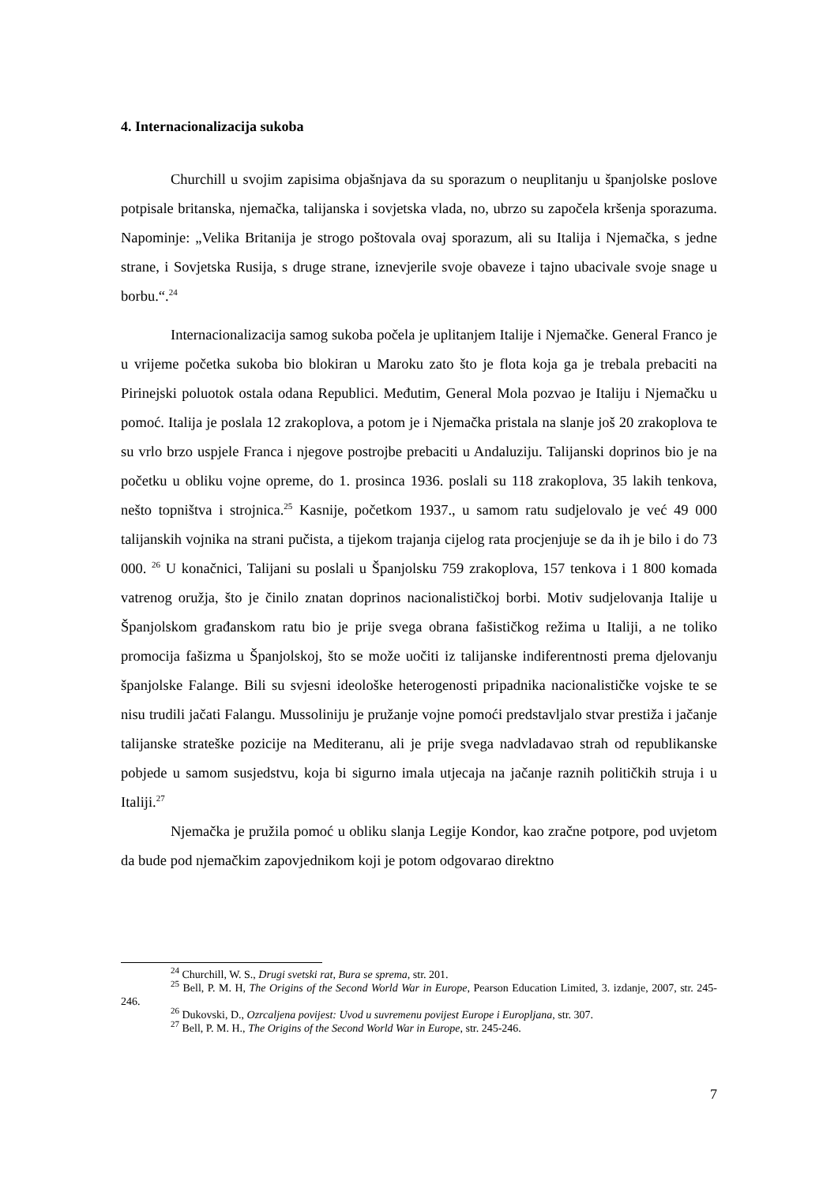4. Internacionalizacija sukoba
Churchill u svojim zapisima objašnjava da su sporazum o neuplitanju u španjolske poslove potpisale britanska, njemačka, talijanska i sovjetska vlada, no, ubrzo su započela kršenja sporazuma. Napominje: „Velika Britanija je strogo poštovala ovaj sporazum, ali su Italija i Njemačka, s jedne strane, i Sovjetska Rusija, s druge strane, iznevjerile svoje obaveze i tajno ubacivale svoje snage u borbu.“.<sup>24</sup>
Internacionalizacija samog sukoba počela je uplitanjem Italije i Njemačke. General Franco je u vrijeme početka sukoba bio blokiran u Maroku zato što je flota koja ga je trebala prebaciti na Pirinejski poluotok ostala odana Republici. Međutim, General Mola pozvao je Italiju i Njemačku u pomoć. Italija je poslala 12 zrakoplova, a potom je i Njemačka pristala na slanje još 20 zrakoplova te su vrlo brzo uspjele Franca i njegove postrojbe prebaciti u Andaluziju. Talijanski doprinos bio je na početku u obliku vojne opreme, do 1. prosinca 1936. poslali su 118 zrakoplova, 35 lakih tenkova, nešto topništva i strojnica.<sup>25</sup> Kasnije, početkom 1937., u samom ratu sudjelovalo je već 49 000 talijanskih vojnika na strani pučista, a tijekom trajanja cijelog rata procjenjuje se da ih je bilo i do 73 000. <sup>26</sup> U konačnici, Talijani su poslali u Španjolsku 759 zrakoplova, 157 tenkova i 1 800 komada vatrenog oružja, što je činilo znatan doprinos nacionalističkoj borbi. Motiv sudjelovanja Italije u Španjolskom građanskom ratu bio je prije svega obrana fašističkog režima u Italiji, a ne toliko promocija fašizma u Španjolskoj, što se može uočiti iz talijanske indiferentnosti prema djelovanju španjolske Falange. Bili su svjesni ideološke heterogenosti pripadnika nacionalističke vojske te se nisu trudili jačati Falangu. Mussoliniju je pružanje vojne pomoći predstavljalo stvar prestiža i jačanje talijanske strateške pozicije na Mediteranu, ali je prije svega nadvladavao strah od republikanske pobjede u samom susjedstvu, koja bi sigurno imala utjecaja na jačanje raznih političkih struja i u Italiji.<sup>27</sup>
Njemačka je pružila pomoć u obliku slanja Legije Kondor, kao zračne potpore, pod uvjetom da bude pod njemačkim zapovjednikom koji je potom odgovarao direktno
<sup>24</sup> Churchill, W. S., Drugi svetski rat, Bura se sprema, str. 201.
<sup>25</sup> Bell, P. M. H, The Origins of the Second World War in Europe, Pearson Education Limited, 3. izdanje, 2007, str. 245-246.
<sup>26</sup> Dukovski, D., Ozrcaljena povijest: Uvod u suvremenu povijest Europe i Europljana, str. 307.
<sup>27</sup> Bell, P. M. H., The Origins of the Second World War in Europe, str. 245-246.
7